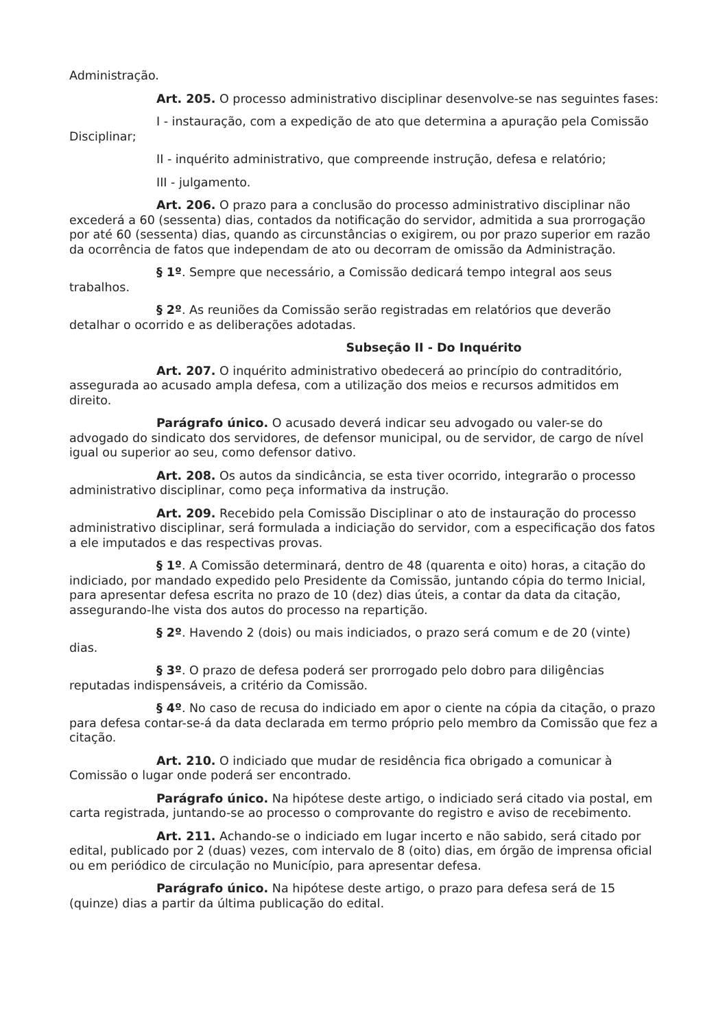Administração.
Art. 205. O processo administrativo disciplinar desenvolve-se nas seguintes fases:
I - instauração, com a expedição de ato que determina a apuração pela Comissão Disciplinar;
II - inquérito administrativo, que compreende instrução, defesa e relatório;
III - julgamento.
Art. 206. O prazo para a conclusão do processo administrativo disciplinar não excederá a 60 (sessenta) dias, contados da notificação do servidor, admitida a sua prorrogação por até 60 (sessenta) dias, quando as circunstâncias o exigirem, ou por prazo superior em razão da ocorrência de fatos que independam de ato ou decorram de omissão da Administração.
§ 1º. Sempre que necessário, a Comissão dedicará tempo integral aos seus trabalhos.
§ 2º. As reuniões da Comissão serão registradas em relatórios que deverão detalhar o ocorrido e as deliberações adotadas.
Subseção II - Do Inquérito
Art. 207. O inquérito administrativo obedecerá ao princípio do contraditório, assegurada ao acusado ampla defesa, com a utilização dos meios e recursos admitidos em direito.
Parágrafo único. O acusado deverá indicar seu advogado ou valer-se do advogado do sindicato dos servidores, de defensor municipal, ou de servidor, de cargo de nível igual ou superior ao seu, como defensor dativo.
Art. 208. Os autos da sindicância, se esta tiver ocorrido, integrarão o processo administrativo disciplinar, como peça informativa da instrução.
Art. 209. Recebido pela Comissão Disciplinar o ato de instauração do processo administrativo disciplinar, será formulada a indiciação do servidor, com a especificação dos fatos a ele imputados e das respectivas provas.
§ 1º. A Comissão determinará, dentro de 48 (quarenta e oito) horas, a citação do indiciado, por mandado expedido pelo Presidente da Comissão, juntando cópia do termo Inicial, para apresentar defesa escrita no prazo de 10 (dez) dias úteis, a contar da data da citação, assegurando-lhe vista dos autos do processo na repartição.
§ 2º. Havendo 2 (dois) ou mais indiciados, o prazo será comum e de 20 (vinte) dias.
§ 3º. O prazo de defesa poderá ser prorrogado pelo dobro para diligências reputadas indispensáveis, a critério da Comissão.
§ 4º. No caso de recusa do indiciado em apor o ciente na cópia da citação, o prazo para defesa contar-se-á da data declarada em termo próprio pelo membro da Comissão que fez a citação.
Art. 210. O indiciado que mudar de residência fica obrigado a comunicar à Comissão o lugar onde poderá ser encontrado.
Parágrafo único. Na hipótese deste artigo, o indiciado será citado via postal, em carta registrada, juntando-se ao processo o comprovante do registro e aviso de recebimento.
Art. 211. Achando-se o indiciado em lugar incerto e não sabido, será citado por edital, publicado por 2 (duas) vezes, com intervalo de 8 (oito) dias, em órgão de imprensa oficial ou em periódico de circulação no Município, para apresentar defesa.
Parágrafo único. Na hipótese deste artigo, o prazo para defesa será de 15 (quinze) dias a partir da última publicação do edital.